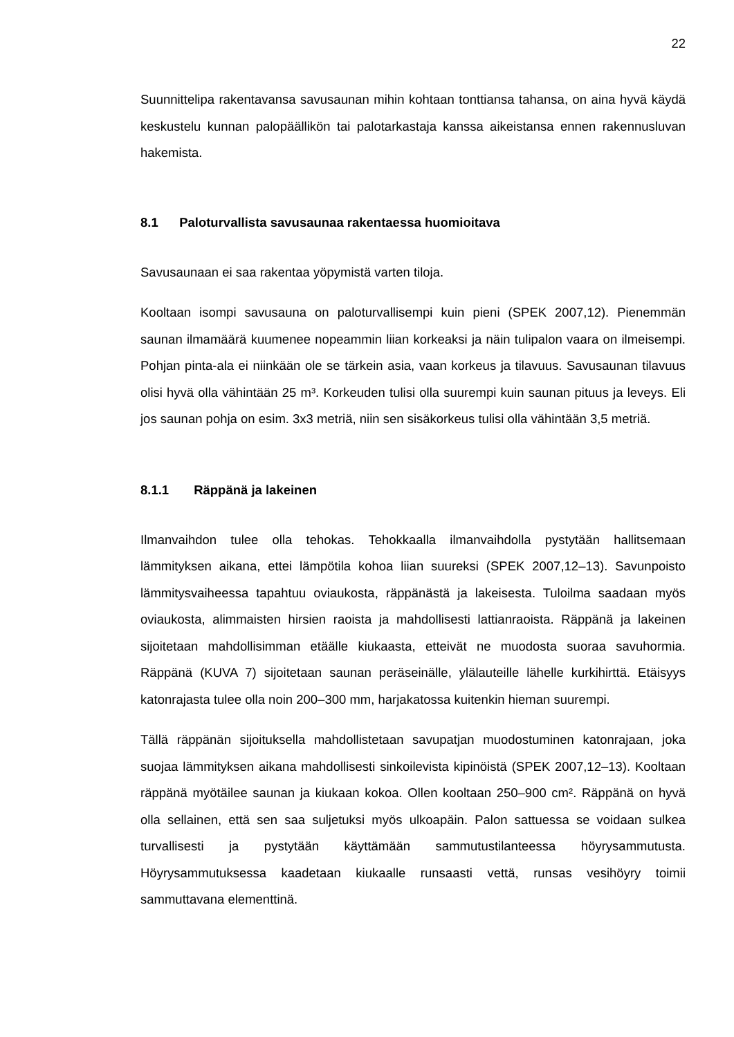22
Suunnittelipa rakentavansa savusaunan mihin kohtaan tonttiansa tahansa, on aina hyvä käydä keskustelu kunnan palopäällikön tai palotarkastaja kanssa aikeistansa ennen rakennusluvan hakemista.
8.1 Paloturvallista savusaunaa rakentaessa huomioitava
Savusaunaan ei saa rakentaa yöpymistä varten tiloja.
Kooltaan isompi savusauna on paloturvallisempi kuin pieni (SPEK 2007,12). Pienemmän saunan ilmamäärä kuumenee nopeammin liian korkeaksi ja näin tulipalon vaara on ilmeisempi. Pohjan pinta-ala ei niinkään ole se tärkein asia, vaan korkeus ja tilavuus. Savusaunan tilavuus olisi hyvä olla vähintään 25 m³. Korkeuden tulisi olla suurempi kuin saunan pituus ja leveys. Eli jos saunan pohja on esim. 3x3 metriä, niin sen sisäkorkeus tulisi olla vähintään 3,5 metriä.
8.1.1 Räppänä ja lakeinen
Ilmanvaihdon tulee olla tehokas. Tehokkaalla ilmanvaihdolla pystytään hallitsemaan lämmityksen aikana, ettei lämpötila kohoa liian suureksi (SPEK 2007,12–13). Savunpoisto lämmitysvaiheessa tapahtuu oviaukosta, räppänästä ja lakeisesta. Tuloilma saadaan myös oviaukosta, alimmaisten hirsien raoista ja mahdollisesti lattianraoista. Räppänä ja lakeinen sijoitetaan mahdollisimman etäälle kiukaasta, etteivät ne muodosta suoraa savuhormia. Räppänä (KUVA 7) sijoitetaan saunan peräseinälle, ylälauteille lähelle kurkihirttä. Etäisyys katonrajasta tulee olla noin 200–300 mm, harjakatossa kuitenkin hieman suurempi.
Tällä räppänän sijoituksella mahdollistetaan savupatjan muodostuminen katonrajaan, joka suojaa lämmityksen aikana mahdollisesti sinkoilevista kipinöistä (SPEK 2007,12–13). Kooltaan räppänä myötäilee saunan ja kiukaan kokoa. Ollen kooltaan 250–900 cm². Räppänä on hyvä olla sellainen, että sen saa suljetuksi myös ulkoapäin. Palon sattuessa se voidaan sulkea turvallisesti ja pystytään käyttämään sammutustilanteessa höyrysammutusta. Höyrysammutuksessa kaadetaan kiukaalle runsaasti vettä, runsas vesihöyry toimii sammuttavana elementtinä.